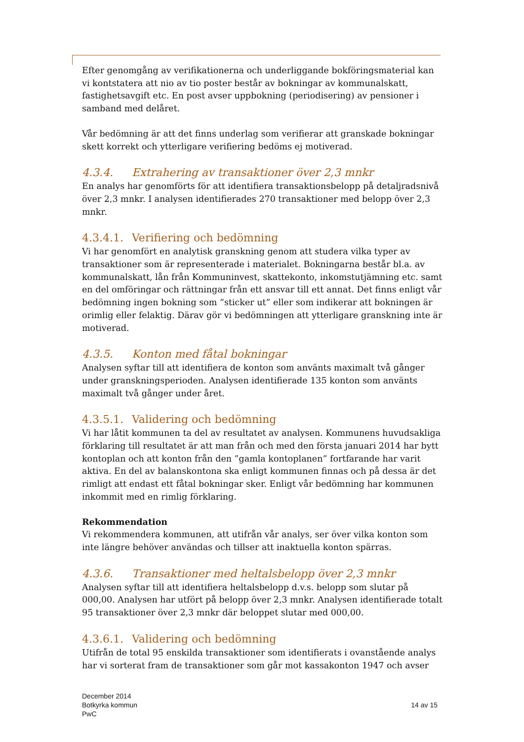Efter genomgång av verifikationerna och underliggande bokföringsmaterial kan vi kontstatera att nio av tio poster består av bokningar av kommunalskatt, fastighetsavgift etc. En post avser uppbokning (periodisering) av pensioner i samband med delåret.
Vår bedömning är att det finns underlag som verifierar att granskade bokningar skett korrekt och ytterligare verifiering bedöms ej motiverad.
4.3.4. Extrahering av transaktioner över 2,3 mnkr
En analys har genomförts för att identifiera transaktionsbelopp på detaljradsnivå över 2,3 mnkr. I analysen identifierades 270 transaktioner med belopp över 2,3 mnkr.
4.3.4.1. Verifiering och bedömning
Vi har genomfört en analytisk granskning genom att studera vilka typer av transaktioner som är representerade i materialet. Bokningarna består bl.a. av kommunalskatt, lån från Kommuninvest, skattekonto, inkomstutjämning etc. samt en del omföringar och rättningar från ett ansvar till ett annat. Det finns enligt vår bedömning ingen bokning som ”sticker ut” eller som indikerar att bokningen är orimlig eller felaktig. Därav gör vi bedömningen att ytterligare granskning inte är motiverad.
4.3.5. Konton med fåtal bokningar
Analysen syftar till att identifiera de konton som använts maximalt två gånger under granskningsperioden. Analysen identifierade 135 konton som använts maximalt två gånger under året.
4.3.5.1. Validering och bedömning
Vi har låtit kommunen ta del av resultatet av analysen. Kommunens huvudsakliga förklaring till resultatet är att man från och med den första januari 2014 har bytt kontoplan och att konton från den ”gamla kontoplanen” fortfarande har varit aktiva. En del av balanskontona ska enligt kommunen finnas och på dessa är det rimligt att endast ett fåtal bokningar sker. Enligt vår bedömning har kommunen inkommit med en rimlig förklaring.
Rekommendation
Vi rekommendera kommunen, att utifrån vår analys, ser över vilka konton som inte längre behöver användas och tillser att inaktuella konton spärras.
4.3.6. Transaktioner med heltalsbelopp över 2,3 mnkr
Analysen syftar till att identifiera heltalsbelopp d.v.s. belopp som slutar på 000,00. Analysen har utfört på belopp över 2,3 mnkr. Analysen identifierade totalt 95 transaktioner över 2,3 mnkr där beloppet slutar med 000,00.
4.3.6.1. Validering och bedömning
Utifrån de total 95 enskilda transaktioner som identifierats i ovanstående analys har vi sorterat fram de transaktioner som går mot kassakonton 1947 och avser
December 2014
Botkyrka kommun
PwC
14 av 15